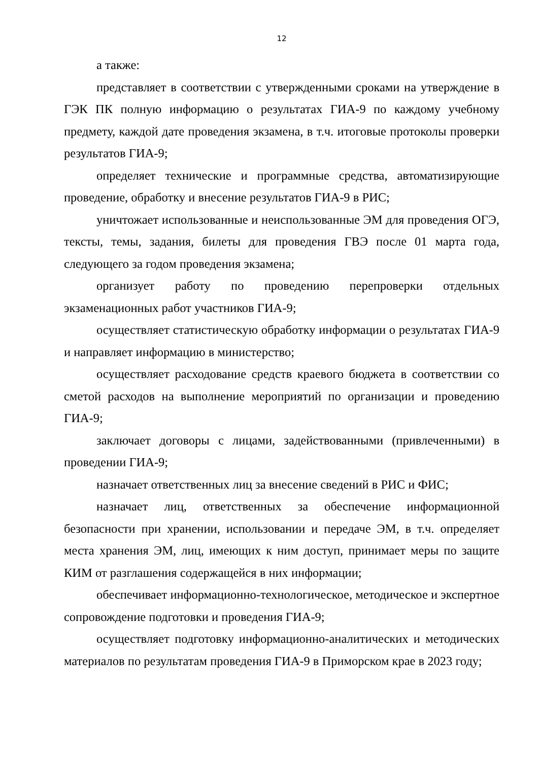12
а также:
представляет в соответствии с утвержденными сроками на утверждение в ГЭК ПК полную информацию о результатах ГИА-9 по каждому учебному предмету, каждой дате проведения экзамена, в т.ч. итоговые протоколы проверки результатов ГИА-9;
определяет технические и программные средства, автоматизирующие проведение, обработку и внесение результатов ГИА-9 в РИС;
уничтожает использованные и неиспользованные ЭМ для проведения ОГЭ, тексты, темы, задания, билеты для проведения ГВЭ после 01 марта года, следующего за годом проведения экзамена;
организует работу по проведению перепроверки отдельных экзаменационных работ участников ГИА-9;
осуществляет статистическую обработку информации о результатах ГИА-9 и направляет информацию в министерство;
осуществляет расходование средств краевого бюджета в соответствии со сметой расходов на выполнение мероприятий по организации и проведению ГИА-9;
заключает договоры с лицами, задействованными (привлеченными) в проведении ГИА-9;
назначает ответственных лиц за внесение сведений в РИС и ФИС;
назначает лиц, ответственных за обеспечение информационной безопасности при хранении, использовании и передаче ЭМ, в т.ч. определяет места хранения ЭМ, лиц, имеющих к ним доступ, принимает меры по защите КИМ от разглашения содержащейся в них информации;
обеспечивает информационно-технологическое, методическое и экспертное сопровождение подготовки и проведения ГИА-9;
осуществляет подготовку информационно-аналитических и методических материалов по результатам проведения ГИА-9 в Приморском крае в 2023 году;